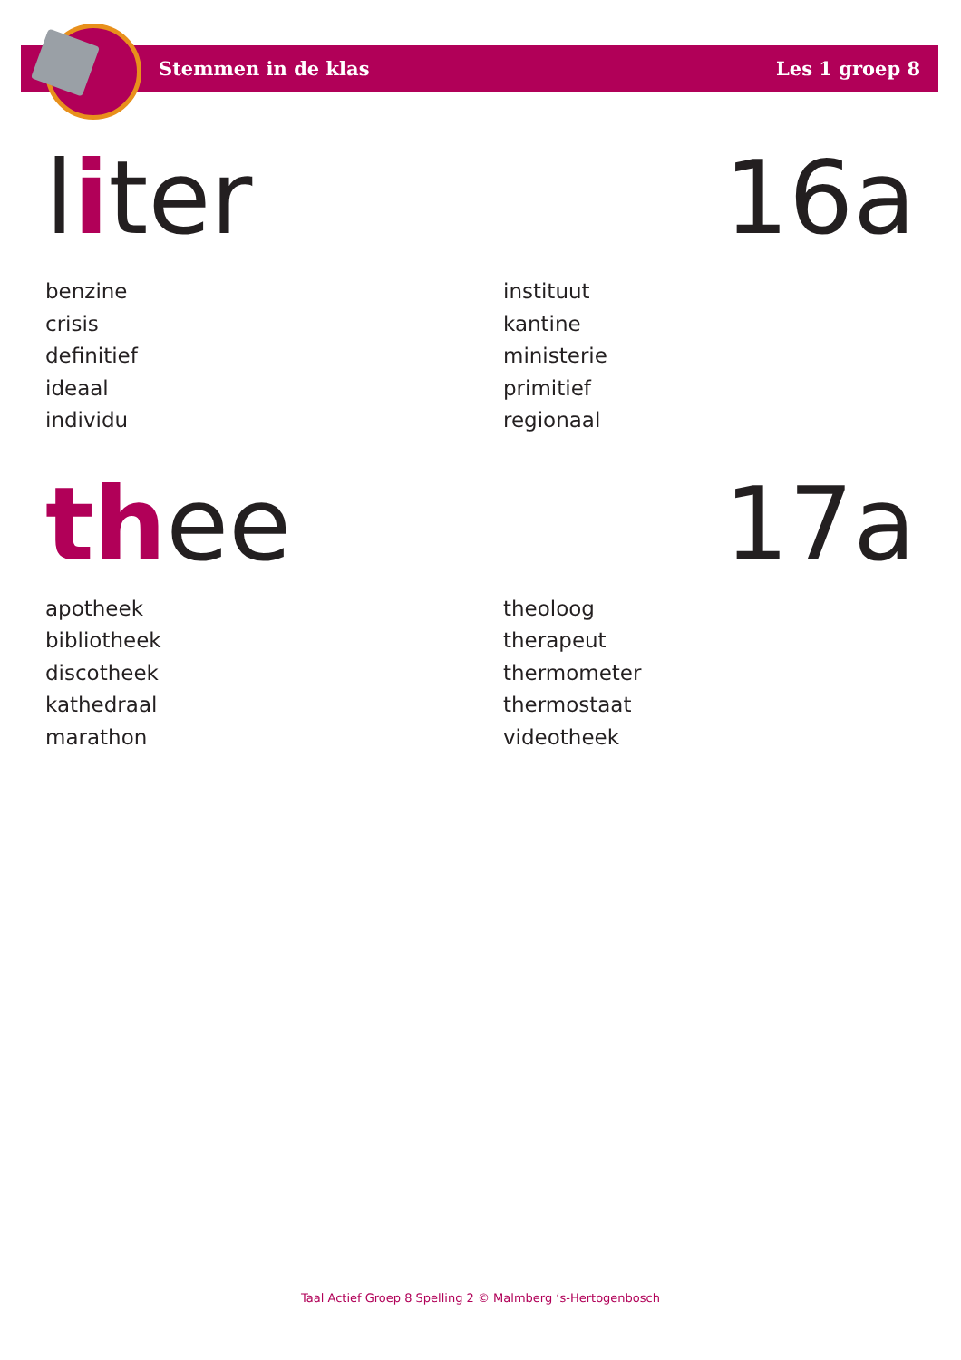Stemmen in de klas Les 1 groep 8
liter
16a
benzine
crisis
definitief
ideaal
individu
instituut
kantine
ministerie
primitief
regionaal
thee
17a
apotheek
bibliotheek
discotheek
kathedraal
marathon
theoloog
therapeut
thermometer
thermostaat
videotheek
Taal Actief Groep 8 Spelling 2 © Malmberg ‘s-Hertogenbosch